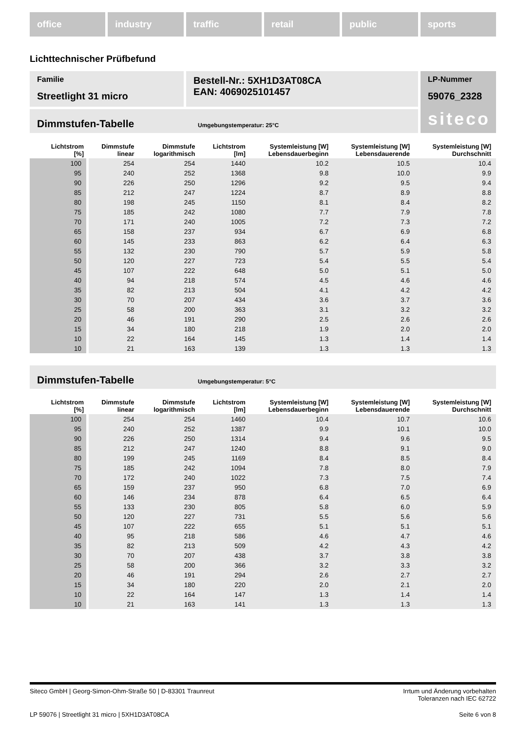office industry traffic retail public sports
Lichttechnischer Prüfbefund
Familie
Streetlight 31 micro
Bestell-Nr.: 5XH1D3AT08CA
EAN: 4069025101457
LP-Nummer
59076_2328
siteco
Dimmstufen-Tabelle Umgebungstemperatur: 25°C
| Lichtstrom [%] | Dimmstufe linear | Dimmstufe logarithmisch | Lichtstrom [lm] | Systemleistung [W] Lebensdauerbeginn | Systemleistung [W] Lebensdauerende | Systemleistung [W] Durchschnitt |
| --- | --- | --- | --- | --- | --- | --- |
| 100 | 254 | 254 | 1440 | 10.2 | 10.5 | 10.4 |
| 95 | 240 | 252 | 1368 | 9.8 | 10.0 | 9.9 |
| 90 | 226 | 250 | 1296 | 9.2 | 9.5 | 9.4 |
| 85 | 212 | 247 | 1224 | 8.7 | 8.9 | 8.8 |
| 80 | 198 | 245 | 1150 | 8.1 | 8.4 | 8.2 |
| 75 | 185 | 242 | 1080 | 7.7 | 7.9 | 7.8 |
| 70 | 171 | 240 | 1005 | 7.2 | 7.3 | 7.2 |
| 65 | 158 | 237 | 934 | 6.7 | 6.9 | 6.8 |
| 60 | 145 | 233 | 863 | 6.2 | 6.4 | 6.3 |
| 55 | 132 | 230 | 790 | 5.7 | 5.9 | 5.8 |
| 50 | 120 | 227 | 723 | 5.4 | 5.5 | 5.4 |
| 45 | 107 | 222 | 648 | 5.0 | 5.1 | 5.0 |
| 40 | 94 | 218 | 574 | 4.5 | 4.6 | 4.6 |
| 35 | 82 | 213 | 504 | 4.1 | 4.2 | 4.2 |
| 30 | 70 | 207 | 434 | 3.6 | 3.7 | 3.6 |
| 25 | 58 | 200 | 363 | 3.1 | 3.2 | 3.2 |
| 20 | 46 | 191 | 290 | 2.5 | 2.6 | 2.6 |
| 15 | 34 | 180 | 218 | 1.9 | 2.0 | 2.0 |
| 10 | 22 | 164 | 145 | 1.3 | 1.4 | 1.4 |
| 10 | 21 | 163 | 139 | 1.3 | 1.3 | 1.3 |
Dimmstufen-Tabelle Umgebungstemperatur: 5°C
| Lichtstrom [%] | Dimmstufe linear | Dimmstufe logarithmisch | Lichtstrom [lm] | Systemleistung [W] Lebensdauerbeginn | Systemleistung [W] Lebensdauerende | Systemleistung [W] Durchschnitt |
| --- | --- | --- | --- | --- | --- | --- |
| 100 | 254 | 254 | 1460 | 10.4 | 10.7 | 10.6 |
| 95 | 240 | 252 | 1387 | 9.9 | 10.1 | 10.0 |
| 90 | 226 | 250 | 1314 | 9.4 | 9.6 | 9.5 |
| 85 | 212 | 247 | 1240 | 8.8 | 9.1 | 9.0 |
| 80 | 199 | 245 | 1169 | 8.4 | 8.5 | 8.4 |
| 75 | 185 | 242 | 1094 | 7.8 | 8.0 | 7.9 |
| 70 | 172 | 240 | 1022 | 7.3 | 7.5 | 7.4 |
| 65 | 159 | 237 | 950 | 6.8 | 7.0 | 6.9 |
| 60 | 146 | 234 | 878 | 6.4 | 6.5 | 6.4 |
| 55 | 133 | 230 | 805 | 5.8 | 6.0 | 5.9 |
| 50 | 120 | 227 | 731 | 5.5 | 5.6 | 5.6 |
| 45 | 107 | 222 | 655 | 5.1 | 5.1 | 5.1 |
| 40 | 95 | 218 | 586 | 4.6 | 4.7 | 4.6 |
| 35 | 82 | 213 | 509 | 4.2 | 4.3 | 4.2 |
| 30 | 70 | 207 | 438 | 3.7 | 3.8 | 3.8 |
| 25 | 58 | 200 | 366 | 3.2 | 3.3 | 3.2 |
| 20 | 46 | 191 | 294 | 2.6 | 2.7 | 2.7 |
| 15 | 34 | 180 | 220 | 2.0 | 2.1 | 2.0 |
| 10 | 22 | 164 | 147 | 1.3 | 1.4 | 1.4 |
| 10 | 21 | 163 | 141 | 1.3 | 1.3 | 1.3 |
Siteco GmbH | Georg-Simon-Ohm-Straße 50 | D-83301 Traunreut
Irrtum und Änderung vorbehalten
Toleranzen nach IEC 62722
LP 59076 | Streetlight 31 micro | 5XH1D3AT08CA
Seite 6 von 8